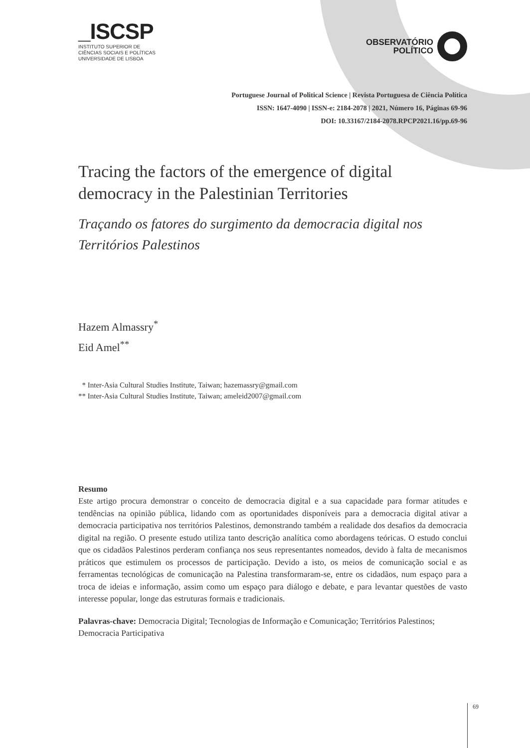_ISCSP
INSTITUTO SUPERIOR DE
CIÊNCIAS SOCIAIS E POLÍTICAS
UNIVERSIDADE DE LISBOA
OBSERVATÓRIO
POLÍTICO
Portuguese Journal of Political Science | Revista Portuguesa de Ciência Política
ISSN: 1647-4090 | ISSN-e: 2184-2078 | 2021, Número 16, Páginas 69-96
DOI: 10.33167/2184-2078.RPCP2021.16/pp.69-96
Tracing the factors of the emergence of digital democracy in the Palestinian Territories
Traçando os fatores do surgimento da democracia digital nos Territórios Palestinos
Hazem Almassry<sup>*</sup>
Eid Amel<sup>**</sup>
* Inter-Asia Cultural Studies Institute, Taiwan; hazemassry@gmail.com
** Inter-Asia Cultural Studies Institute, Taiwan; ameleid2007@gmail.com
Resumo
Este artigo procura demonstrar o conceito de democracia digital e a sua capacidade para formar atitudes e tendências na opinião pública, lidando com as oportunidades disponíveis para a democracia digital ativar a democracia participativa nos territórios Palestinos, demonstrando também a realidade dos desafios da democracia digital na região. O presente estudo utiliza tanto descrição analítica como abordagens teóricas. O estudo conclui que os cidadãos Palestinos perderam confiança nos seus representantes nomeados, devido à falta de mecanismos práticos que estimulem os processos de participação. Devido a isto, os meios de comunicação social e as ferramentas tecnológicas de comunicação na Palestina transformaram-se, entre os cidadãos, num espaço para a troca de ideias e informação, assim como um espaço para diálogo e debate, e para levantar questões de vasto interesse popular, longe das estruturas formais e tradicionais.
Palavras-chave: Democracia Digital; Tecnologias de Informação e Comunicação; Territórios Palestinos; Democracia Participativa
69